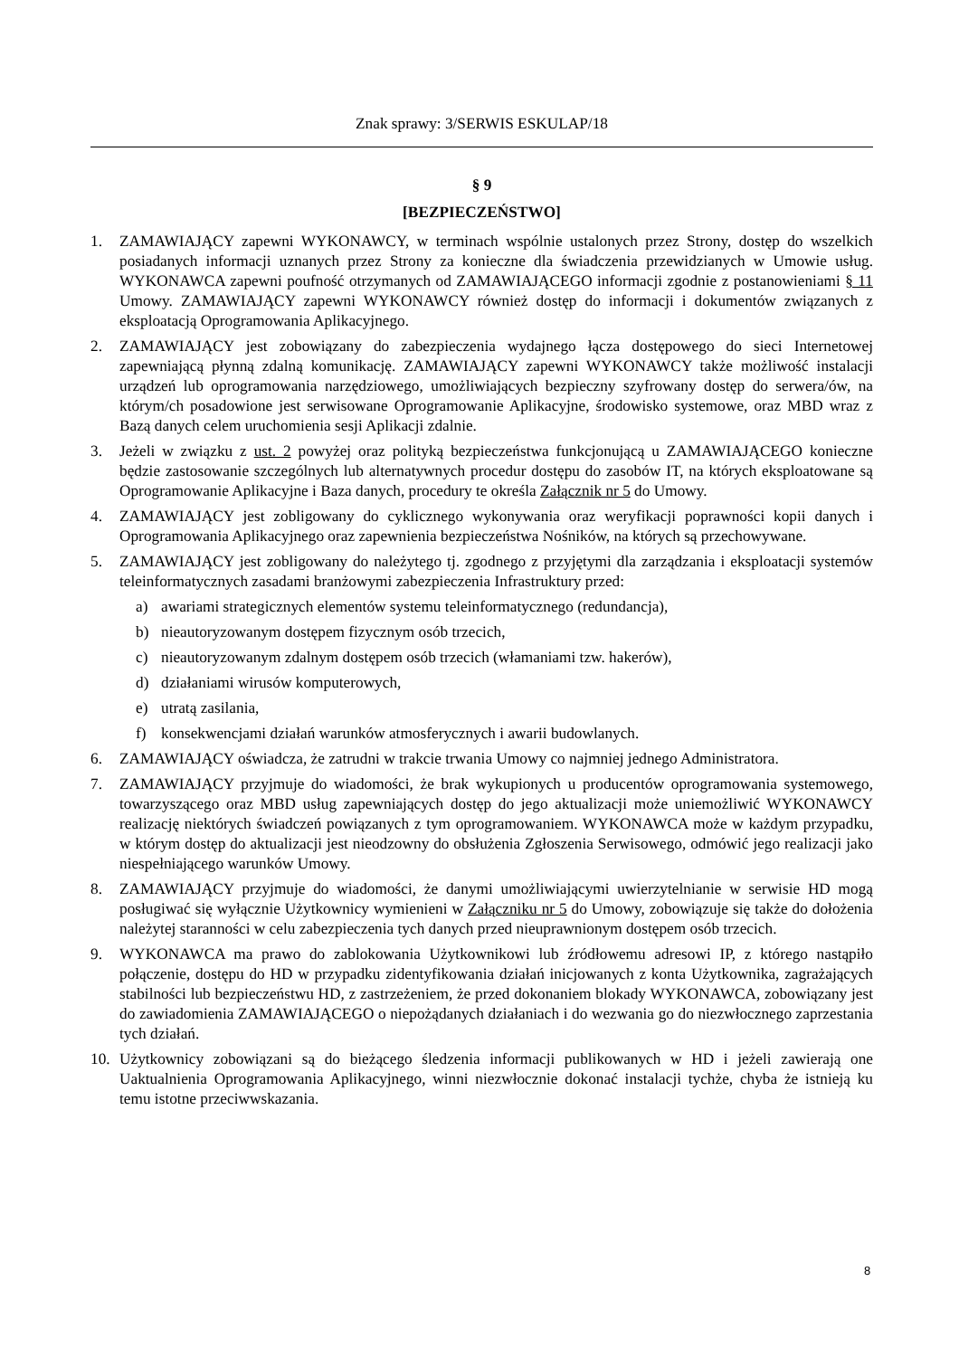Znak sprawy: 3/SERWIS ESKULAP/18
§ 9
[BEZPIECZEŃSTWO]
1. ZAMAWIAJĄCY zapewni WYKONAWCY, w terminach wspólnie ustalonych przez Strony, dostęp do wszelkich posiadanych informacji uznanych przez Strony za konieczne dla świadczenia przewidzianych w Umowie usług. WYKONAWCA zapewni poufność otrzymanych od ZAMAWIAJĄCEGO informacji zgodnie z postanowieniami § 11 Umowy. ZAMAWIAJĄCY zapewni WYKONAWCY również dostęp do informacji i dokumentów związanych z eksploatacją Oprogramowania Aplikacyjnego.
2. ZAMAWIAJĄCY jest zobowiązany do zabezpieczenia wydajnego łącza dostępowego do sieci Internetowej zapewniającą płynną zdalną komunikację. ZAMAWIAJĄCY zapewni WYKONAWCY także możliwość instalacji urządzeń lub oprogramowania narzędziowego, umożliwiających bezpieczny szyfrowany dostęp do serwera/ów, na którym/ch posadowione jest serwisowane Oprogramowanie Aplikacyjne, środowisko systemowe, oraz MBD wraz z Bazą danych celem uruchomienia sesji Aplikacji zdalnie.
3. Jeżeli w związku z ust. 2 powyżej oraz polityką bezpieczeństwa funkcjonującą u ZAMAWIAJĄCEGO konieczne będzie zastosowanie szczególnych lub alternatywnych procedur dostępu do zasobów IT, na których eksploatowane są Oprogramowanie Aplikacyjne i Baza danych, procedury te określa Załącznik nr 5 do Umowy.
4. ZAMAWIAJĄCY jest zobligowany do cyklicznego wykonywania oraz weryfikacji poprawności kopii danych i Oprogramowania Aplikacyjnego oraz zapewnienia bezpieczeństwa Nośników, na których są przechowywane.
5. ZAMAWIAJĄCY jest zobligowany do należytego tj. zgodnego z przyjętymi dla zarządzania i eksploatacji systemów teleinformatycznych zasadami branżowymi zabezpieczenia Infrastruktury przed:
a) awariami strategicznych elementów systemu teleinformatycznego (redundancja),
b) nieautoryzowanym dostępem fizycznym osób trzecich,
c) nieautoryzowanym zdalnym dostępem osób trzecich (włamaniami tzw. hakerów),
d) działaniami wirusów komputerowych,
e) utratą zasilania,
f) konsekwencjami działań warunków atmosferycznych i awarii budowlanych.
6. ZAMAWIAJĄCY oświadcza, że zatrudni w trakcie trwania Umowy co najmniej jednego Administratora.
7. ZAMAWIAJĄCY przyjmuje do wiadomości, że brak wykupionych u producentów oprogramowania systemowego, towarzyszącego oraz MBD usług zapewniających dostęp do jego aktualizacji może uniemożliwić WYKONAWCY realizację niektórych świadczeń powiązanych z tym oprogramowaniem. WYKONAWCA może w każdym przypadku, w którym dostęp do aktualizacji jest nieodzowny do obsłużenia Zgłoszenia Serwisowego, odmówić jego realizacji jako niespełniającego warunków Umowy.
8. ZAMAWIAJĄCY przyjmuje do wiadomości, że danymi umożliwiającymi uwierzytelnianie w serwisie HD mogą posługiwać się wyłącznie Użytkownicy wymienieni w Załączniku nr 5 do Umowy, zobowiązuje się także do dołożenia należytej staranności w celu zabezpieczenia tych danych przed nieuprawnionym dostępem osób trzecich.
9. WYKONAWCA ma prawo do zablokowania Użytkownikowi lub źródłowemu adresowi IP, z którego nastąpiło połączenie, dostępu do HD w przypadku zidentyfikowania działań inicjowanych z konta Użytkownika, zagrażających stabilności lub bezpieczeństwu HD, z zastrzeżeniem, że przed dokonaniem blokady WYKONAWCA, zobowiązany jest do zawiadomienia ZAMAWIAJĄCEGO o niepożądanych działaniach i do wezwania go do niezwłocznego zaprzestania tych działań.
10. Użytkownicy zobowiązani są do bieżącego śledzenia informacji publikowanych w HD i jeżeli zawierają one Uaktualnienia Oprogramowania Aplikacyjnego, winni niezwłocznie dokonać instalacji tychże, chyba że istnieją ku temu istotne przeciwwskazania.
8